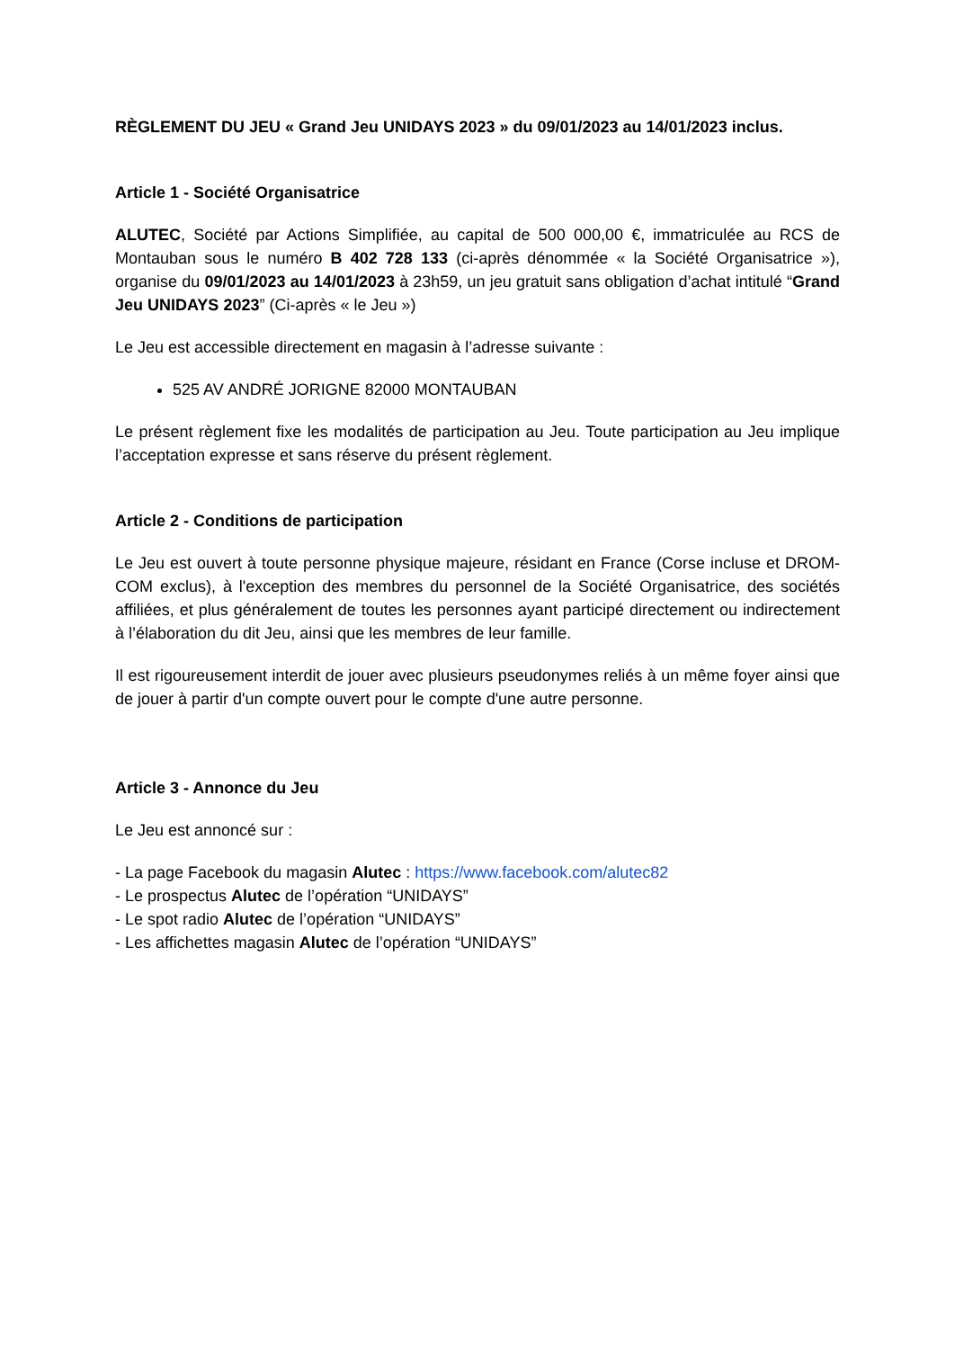RÈGLEMENT DU JEU « Grand Jeu UNIDAYS 2023 » du 09/01/2023 au 14/01/2023 inclus.
Article 1 - Société Organisatrice
ALUTEC, Société par Actions Simplifiée, au capital de 500 000,00 €, immatriculée au RCS de Montauban sous le numéro B 402 728 133 (ci-après dénommée « la Société Organisatrice »), organise du 09/01/2023 au 14/01/2023 à 23h59, un jeu gratuit sans obligation d’achat intitulé “Grand Jeu UNIDAYS 2023” (Ci-après « le Jeu »)
Le Jeu est accessible directement en magasin à l’adresse suivante :
525 AV ANDRÉ JORIGNE 82000 MONTAUBAN
Le présent règlement fixe les modalités de participation au Jeu. Toute participation au Jeu implique l’acceptation expresse et sans réserve du présent règlement.
Article 2 - Conditions de participation
Le Jeu est ouvert à toute personne physique majeure, résidant en France (Corse incluse et DROM-COM exclus), à l'exception des membres du personnel de la Société Organisatrice, des sociétés affiliées, et plus généralement de toutes les personnes ayant participé directement ou indirectement à l’élaboration du dit Jeu, ainsi que les membres de leur famille.
Il est rigoureusement interdit de jouer avec plusieurs pseudonymes reliés à un même foyer ainsi que de jouer à partir d'un compte ouvert pour le compte d'une autre personne.
Article 3 - Annonce du Jeu
Le Jeu est annoncé sur :
- La page Facebook du magasin Alutec : https://www.facebook.com/alutec82
- Le prospectus Alutec de l’opération “UNIDAYS”
- Le spot radio Alutec de l’opération “UNIDAYS”
- Les affichettes magasin Alutec de l’opération “UNIDAYS”